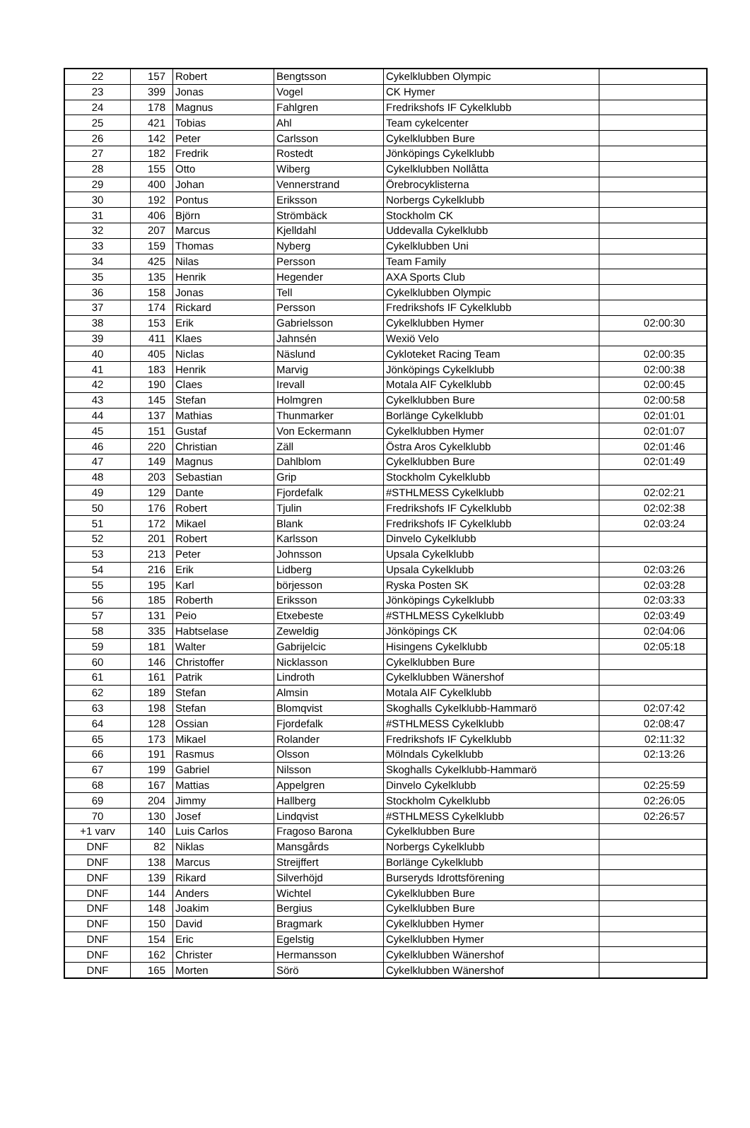| 22 | 157 | Robert | Bengtsson | Cykelklubben Olympic | |
| 23 | 399 | Jonas | Vogel | CK Hymer | |
| 24 | 178 | Magnus | Fahlgren | Fredrikshofs IF Cykelklubb | |
| 25 | 421 | Tobias | Ahl | Team cykelcenter | |
| 26 | 142 | Peter | Carlsson | Cykelklubben Bure | |
| 27 | 182 | Fredrik | Rostedt | Jönköpings Cykelklubb | |
| 28 | 155 | Otto | Wiberg | Cykelklubben Nollåtta | |
| 29 | 400 | Johan | Vennerstrand | Örebrocyklisterna | |
| 30 | 192 | Pontus | Eriksson | Norbergs Cykelklubb | |
| 31 | 406 | Björn | Strömbäck | Stockholm CK | |
| 32 | 207 | Marcus | Kjelldahl | Uddevalla Cykelklubb | |
| 33 | 159 | Thomas | Nyberg | Cykelklubben Uni | |
| 34 | 425 | Nilas | Persson | Team Family | |
| 35 | 135 | Henrik | Hegender | AXA Sports Club | |
| 36 | 158 | Jonas | Tell | Cykelklubben Olympic | |
| 37 | 174 | Rickard | Persson | Fredrikshofs IF Cykelklubb | |
| 38 | 153 | Erik | Gabrielsson | Cykelklubben Hymer | 02:00:30 |
| 39 | 411 | Klaes | Jahnsén | Wexiö Velo | |
| 40 | 405 | Niclas | Näslund | Cykloteket Racing Team | 02:00:35 |
| 41 | 183 | Henrik | Marvig | Jönköpings Cykelklubb | 02:00:38 |
| 42 | 190 | Claes | Irevall | Motala AIF Cykelklubb | 02:00:45 |
| 43 | 145 | Stefan | Holmgren | Cykelklubben Bure | 02:00:58 |
| 44 | 137 | Mathias | Thunmarker | Borlänge Cykelklubb | 02:01:01 |
| 45 | 151 | Gustaf | Von Eckermann | Cykelklubben Hymer | 02:01:07 |
| 46 | 220 | Christian | Zäll | Östra Aros Cykelklubb | 02:01:46 |
| 47 | 149 | Magnus | Dahlblom | Cykelklubben Bure | 02:01:49 |
| 48 | 203 | Sebastian | Grip | Stockholm Cykelklubb | |
| 49 | 129 | Dante | Fjordefalk | #STHLMESS Cykelklubb | 02:02:21 |
| 50 | 176 | Robert | Tjulin | Fredrikshofs IF Cykelklubb | 02:02:38 |
| 51 | 172 | Mikael | Blank | Fredrikshofs IF Cykelklubb | 02:03:24 |
| 52 | 201 | Robert | Karlsson | Dinvelo Cykelklubb | |
| 53 | 213 | Peter | Johnsson | Upsala Cykelklubb | |
| 54 | 216 | Erik | Lidberg | Upsala Cykelklubb | 02:03:26 |
| 55 | 195 | Karl | börjesson | Ryska Posten SK | 02:03:28 |
| 56 | 185 | Roberth | Eriksson | Jönköpings Cykelklubb | 02:03:33 |
| 57 | 131 | Peio | Etxebeste | #STHLMESS Cykelklubb | 02:03:49 |
| 58 | 335 | Habtselase | Zeweldig | Jönköpings CK | 02:04:06 |
| 59 | 181 | Walter | Gabrijelcic | Hisingens Cykelklubb | 02:05:18 |
| 60 | 146 | Christoffer | Nicklasson | Cykelklubben Bure | |
| 61 | 161 | Patrik | Lindroth | Cykelklubben Wänershof | |
| 62 | 189 | Stefan | Almsin | Motala AIF Cykelklubb | |
| 63 | 198 | Stefan | Blomqvist | Skoghalls Cykelklubb-Hammarö | 02:07:42 |
| 64 | 128 | Ossian | Fjordefalk | #STHLMESS Cykelklubb | 02:08:47 |
| 65 | 173 | Mikael | Rolander | Fredrikshofs IF Cykelklubb | 02:11:32 |
| 66 | 191 | Rasmus | Olsson | Mölndals Cykelklubb | 02:13:26 |
| 67 | 199 | Gabriel | Nilsson | Skoghalls Cykelklubb-Hammarö | |
| 68 | 167 | Mattias | Appelgren | Dinvelo Cykelklubb | 02:25:59 |
| 69 | 204 | Jimmy | Hallberg | Stockholm Cykelklubb | 02:26:05 |
| 70 | 130 | Josef | Lindqvist | #STHLMESS Cykelklubb | 02:26:57 |
| +1 varv | 140 | Luis Carlos | Fragoso Barona | Cykelklubben Bure | |
| DNF | 82 | Niklas | Mansgårds | Norbergs Cykelklubb | |
| DNF | 138 | Marcus | Streijffert | Borlänge Cykelklubb | |
| DNF | 139 | Rikard | Silverhöjd | Burseryds Idrottsförening | |
| DNF | 144 | Anders | Wichtel | Cykelklubben Bure | |
| DNF | 148 | Joakim | Bergius | Cykelklubben Bure | |
| DNF | 150 | David | Bragmark | Cykelklubben Hymer | |
| DNF | 154 | Eric | Egelstig | Cykelklubben Hymer | |
| DNF | 162 | Christer | Hermansson | Cykelklubben Wänershof | |
| DNF | 165 | Morten | Sörö | Cykelklubben Wänershof | |